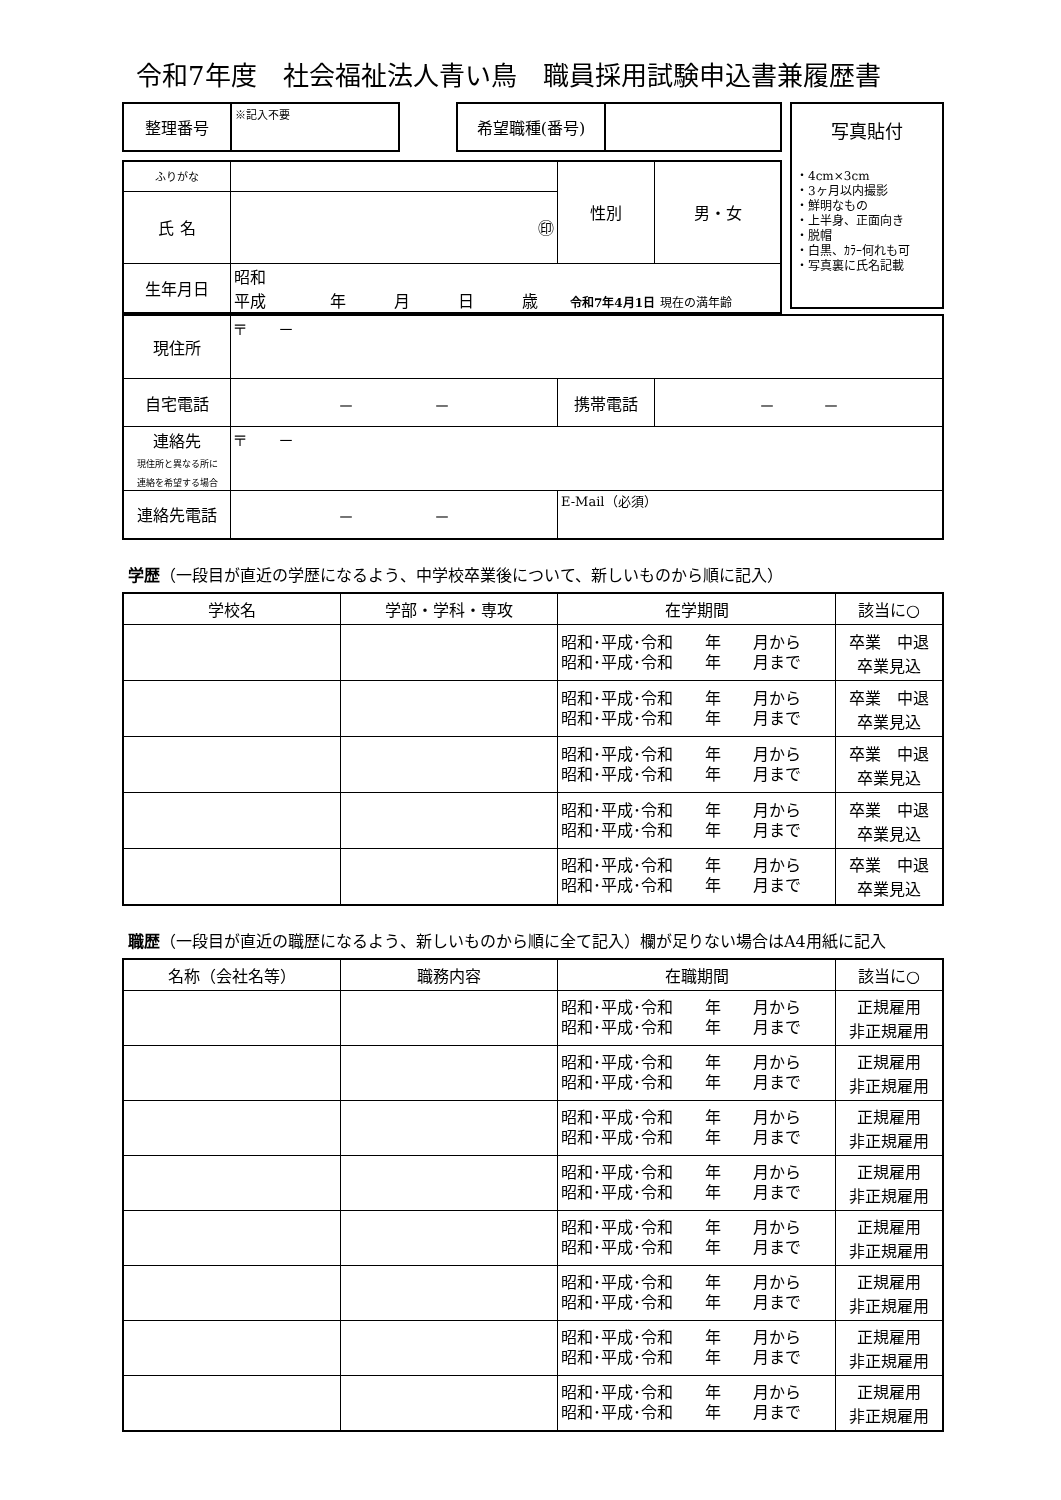令和7年度　社会福祉法人青い鳥　職員採用試験申込書兼履歴書
| 整理番号 | ※記入不要 | | 希望職種(番号) | |
| ふりがな | | 性別 | 男・女 |
| 氏 名 | ㊞ | | |
| 生年月日 | 昭和 平成 年 月 日 歳 令和7年4月1日 現在の満年齢 | | |
写真貼付
・4cm×3cm
・3ヶ月以内撮影
・鮮明なもの
・上半身、正面向き
・脱帽
・白黒、ｶﾗｰ何れも可
・写真裏に氏名記載
| 現住所 | 〒 － | | |
| 自宅電話 | － － | 携帯電話 | － － |
| 連絡先 現住所と異なる所に 連絡を希望する場合 | 〒 － | | |
| 連絡先電話 | － － | E-Mail（必須） | |
学歴（一段目が直近の学歴になるよう、中学校卒業後について、新しいものから順に記入）
| 学校名 | 学部・学科・専攻 | 在学期間 | 該当に○ |
| --- | --- | --- | --- |
| | | 昭和･平成･令和 年 月から 昭和･平成･令和 年 月まで | 卒業 中退 卒業見込 |
| | | 昭和･平成･令和 年 月から 昭和･平成･令和 年 月まで | 卒業 中退 卒業見込 |
| | | 昭和･平成･令和 年 月から 昭和･平成･令和 年 月まで | 卒業 中退 卒業見込 |
| | | 昭和･平成･令和 年 月から 昭和･平成･令和 年 月まで | 卒業 中退 卒業見込 |
| | | 昭和･平成･令和 年 月から 昭和･平成･令和 年 月まで | 卒業 中退 卒業見込 |
職歴（一段目が直近の職歴になるよう、新しいものから順に全て記入）欄が足りない場合はA4用紙に記入
| 名称（会社名等） | 職務内容 | 在職期間 | 該当に○ |
| --- | --- | --- | --- |
| | | 昭和･平成･令和 年 月から 昭和･平成･令和 年 月まで | 正規雇用 非正規雇用 |
| | | 昭和･平成･令和 年 月から 昭和･平成･令和 年 月まで | 正規雇用 非正規雇用 |
| | | 昭和･平成･令和 年 月から 昭和･平成･令和 年 月まで | 正規雇用 非正規雇用 |
| | | 昭和･平成･令和 年 月から 昭和･平成･令和 年 月まで | 正規雇用 非正規雇用 |
| | | 昭和･平成･令和 年 月から 昭和･平成･令和 年 月まで | 正規雇用 非正規雇用 |
| | | 昭和･平成･令和 年 月から 昭和･平成･令和 年 月まで | 正規雇用 非正規雇用 |
| | | 昭和･平成･令和 年 月から 昭和･平成･令和 年 月まで | 正規雇用 非正規雇用 |
| | | 昭和･平成･令和 年 月から 昭和･平成･令和 年 月まで | 正規雇用 非正規雇用 |